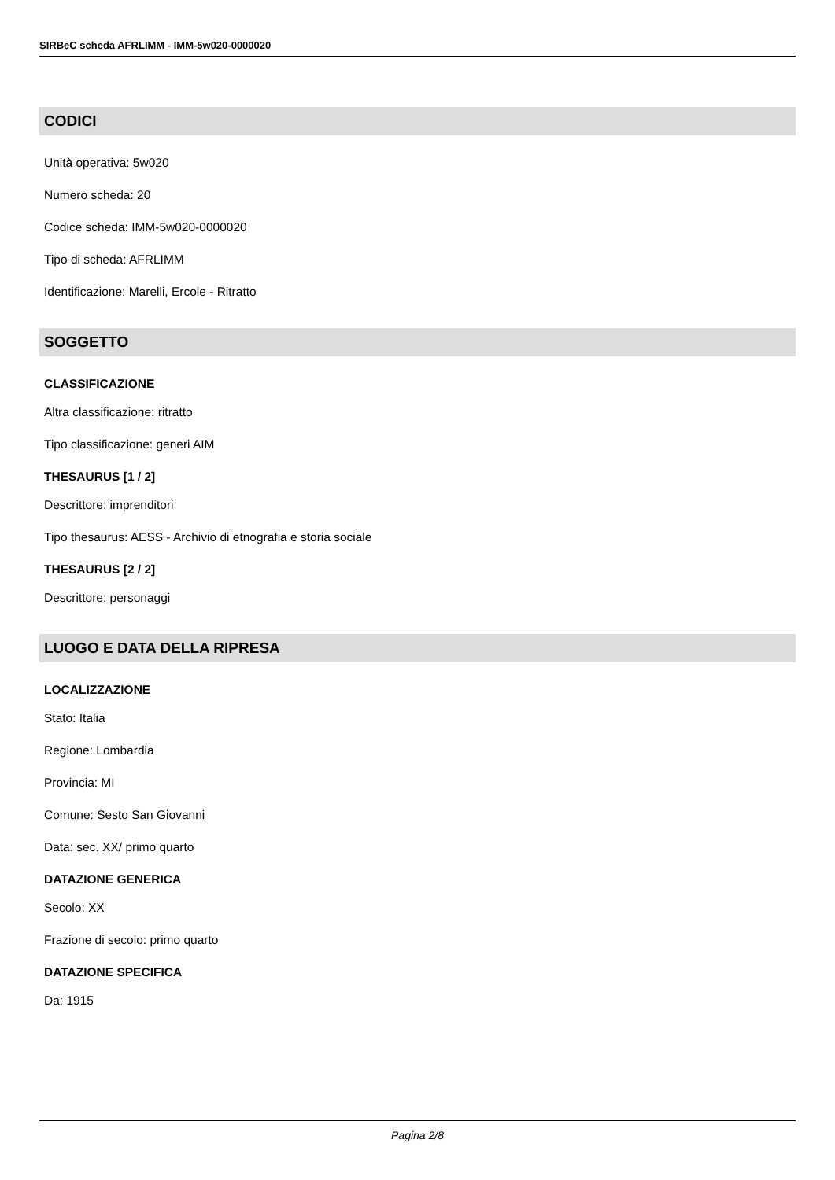SIRBeC scheda AFRLIMM - IMM-5w020-0000020
CODICI
Unità operativa: 5w020
Numero scheda: 20
Codice scheda: IMM-5w020-0000020
Tipo di scheda: AFRLIMM
Identificazione: Marelli, Ercole - Ritratto
SOGGETTO
CLASSIFICAZIONE
Altra classificazione: ritratto
Tipo classificazione: generi AIM
THESAURUS [1 / 2]
Descrittore: imprenditori
Tipo thesaurus: AESS - Archivio di etnografia e storia sociale
THESAURUS [2 / 2]
Descrittore: personaggi
LUOGO E DATA DELLA RIPRESA
LOCALIZZAZIONE
Stato: Italia
Regione: Lombardia
Provincia: MI
Comune: Sesto San Giovanni
Data: sec. XX/ primo quarto
DATAZIONE GENERICA
Secolo: XX
Frazione di secolo: primo quarto
DATAZIONE SPECIFICA
Da: 1915
Pagina 2/8